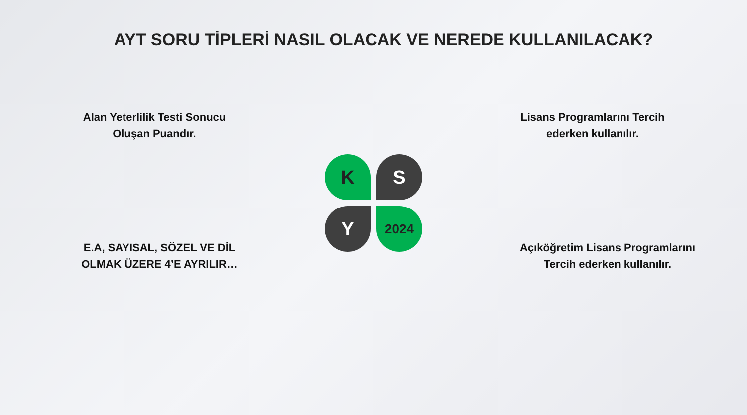AYT SORU TİPLERİ NASIL OLACAK VE NEREDE KULLANILACAK?
Alan Yeterlilik Testi Sonucu
Oluşan Puandır.
Lisans Programlarını Tercih
ederken kullanılır.
K
S
Y
2024
E.A, SAYISAL, SÖZEL VE DİL
OLMAK ÜZERE 4’E AYRILIR…
Açıköğretim Lisans Programlarını
Tercih ederken kullanılır.